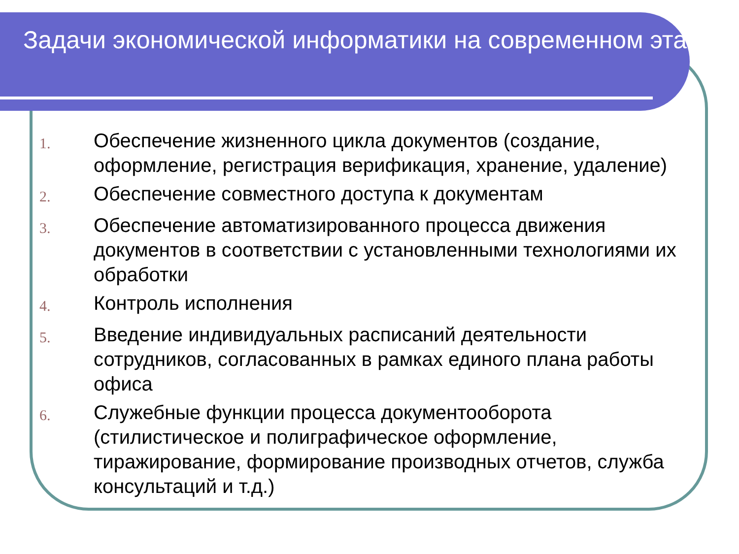Задачи экономической информатики на современном этапе
1. Обеспечение жизненного цикла документов (создание, оформление, регистрация верификация, хранение, удаление)
2. Обеспечение совместного доступа к документам
3. Обеспечение автоматизированного процесса движения документов в соответствии с установленными технологиями их обработки
4. Контроль исполнения
5. Введение индивидуальных расписаний деятельности сотрудников, согласованных в рамках единого плана работы офиса
6. Служебные функции процесса документооборота (стилистическое и полиграфическое оформление, тиражирование, формирование производных отчетов, служба консультаций и т.д.)